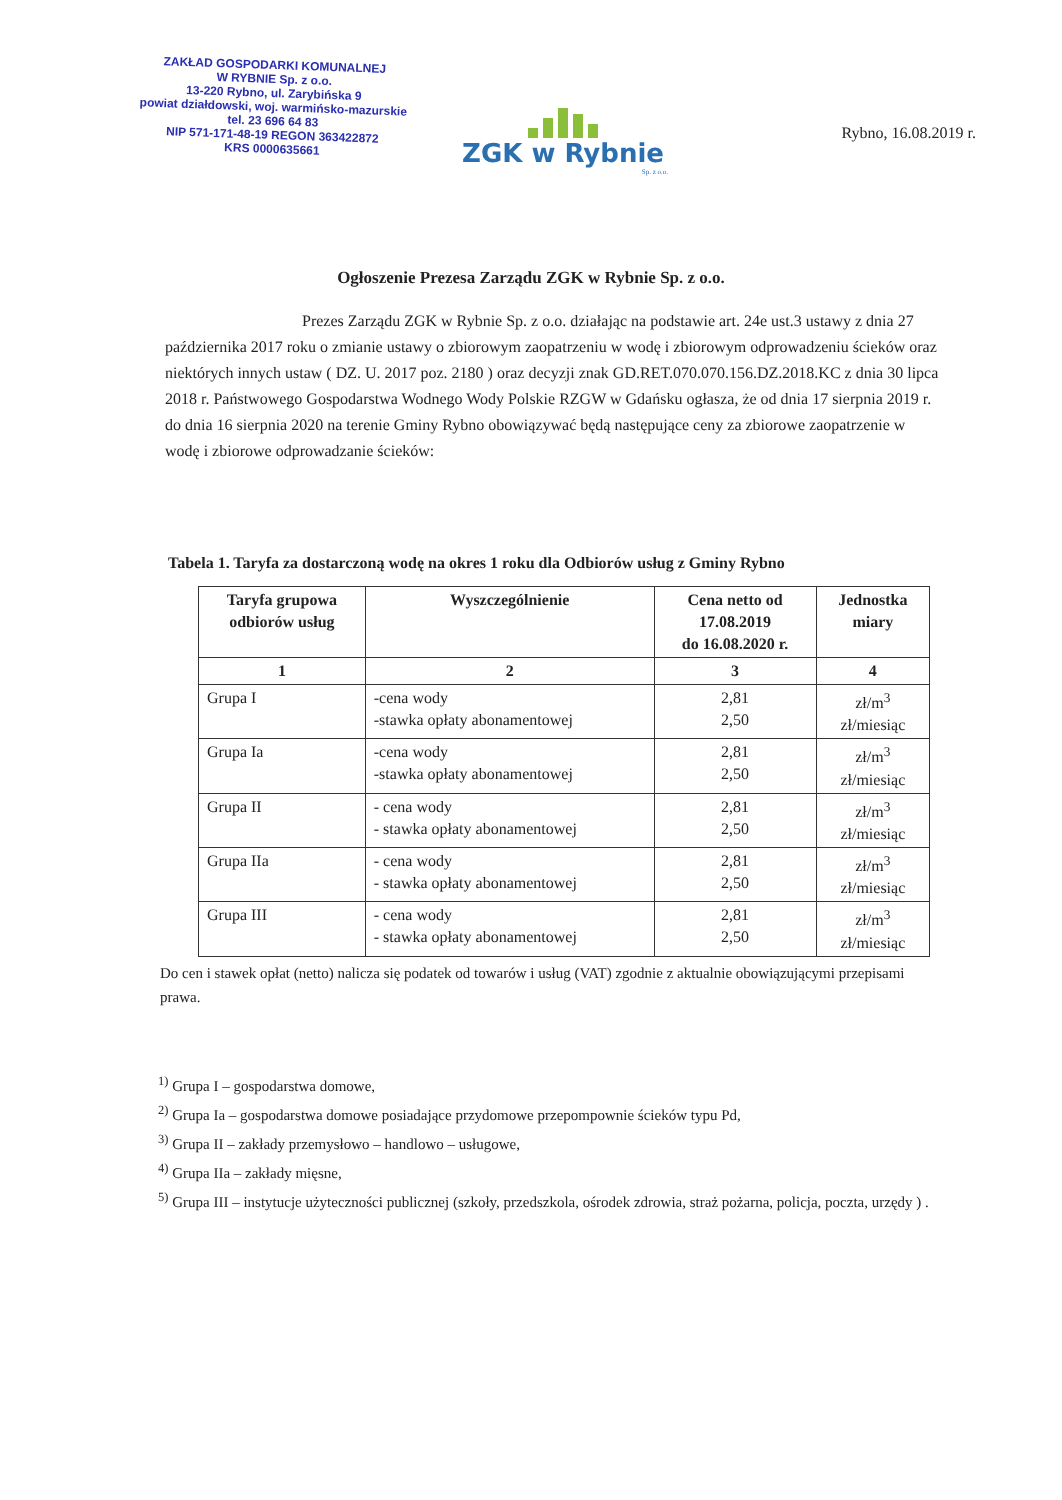ZAKŁAD GOSPODARKI KOMUNALNEJ
W RYBNIE Sp. z o.o.
13-220 Rybno, ul. Zarybińska 9
powiat działdowski, woj. warmińsko-mazurskie
tel. 23 696 64 83
NIP 571-171-48-19 REGON 363422872
KRS 0000635661
ZGK w Rybnie
Sp. z o.o.
Rybno, 16.08.2019 r.
Ogłoszenie Prezesa Zarządu ZGK w Rybnie Sp. z o.o.
Prezes Zarządu ZGK w Rybnie Sp. z o.o. działając na podstawie art. 24e ust.3 ustawy z dnia 27 października 2017 roku o zmianie ustawy o zbiorowym zaopatrzeniu w wodę i zbiorowym odprowadzeniu ścieków oraz niektórych innych ustaw ( DZ. U. 2017 poz. 2180 ) oraz decyzji znak GD.RET.070.070.156.DZ.2018.KC z dnia 30 lipca 2018 r. Państwowego Gospodarstwa Wodnego Wody Polskie RZGW w Gdańsku ogłasza, że od dnia 17 sierpnia 2019 r. do dnia 16 sierpnia 2020 na terenie Gminy Rybno obowiązywać będą następujące ceny za zbiorowe zaopatrzenie w wodę i zbiorowe odprowadzanie ścieków:
Tabela 1. Taryfa za dostarczoną wodę na okres 1 roku dla Odbiorów usług z Gminy Rybno
| Taryfa grupowa odbiorów usług | Wyszczególnienie | Cena netto od 17.08.2019 do 16.08.2020 r. | Jednostka miary |
| --- | --- | --- | --- |
| 1 | 2 | 3 | 4 |
| Grupa I | -cena wody -stawka opłaty abonamentowej | 2,81 2,50 | zł/m<sup>3</sup> zł/miesiąc |
| Grupa Ia | -cena wody -stawka opłaty abonamentowej | 2,81 2,50 | zł/m<sup>3</sup> zł/miesiąc |
| Grupa II | - cena wody - stawka opłaty abonamentowej | 2,81 2,50 | zł/m<sup>3</sup> zł/miesiąc |
| Grupa IIa | - cena wody - stawka opłaty abonamentowej | 2,81 2,50 | zł/m<sup>3</sup> zł/miesiąc |
| Grupa III | - cena wody - stawka opłaty abonamentowej | 2,81 2,50 | zł/m<sup>3</sup> zł/miesiąc |
Do cen i stawek opłat (netto) nalicza się podatek od towarów i usług (VAT) zgodnie z aktualnie obowiązującymi przepisami prawa.
<sup>1)</sup> Grupa I – gospodarstwa domowe,
<sup>2)</sup> Grupa Ia – gospodarstwa domowe posiadające przydomowe przepompownie ścieków typu Pd,
<sup>3)</sup> Grupa II – zakłady przemysłowo – handlowo – usługowe,
<sup>4)</sup> Grupa IIa – zakłady mięsne,
<sup>5)</sup> Grupa III – instytucje użyteczności publicznej (szkoły, przedszkola, ośrodek zdrowia, straż pożarna, policja, poczta, urzędy ) .